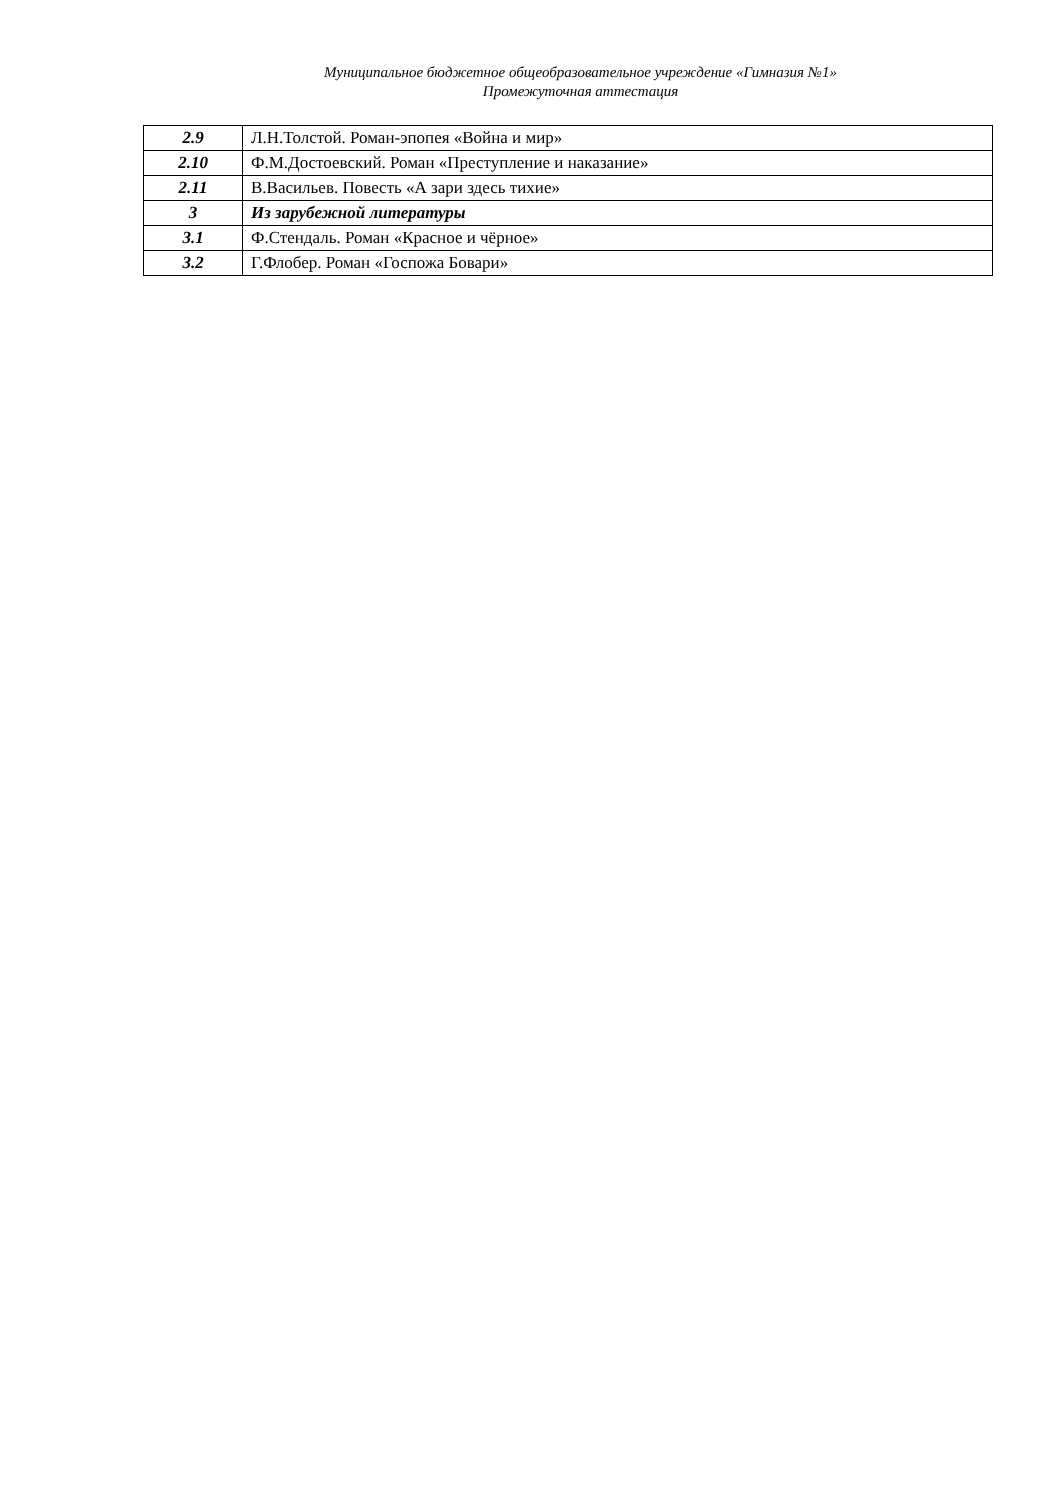Муниципальное бюджетное общеобразовательное учреждение «Гимназия №1»
Промежуточная аттестация
| 2.9 | Л.Н.Толстой. Роман-эпопея «Война и мир» |
| 2.10 | Ф.М.Достоевский. Роман «Преступление и наказание» |
| 2.11 | В.Васильев. Повесть «А зари здесь тихие» |
| 3 | Из зарубежной литературы |
| 3.1 | Ф.Стендаль. Роман «Красное и чёрное» |
| 3.2 | Г.Флобер. Роман «Госпожа Бовари» |